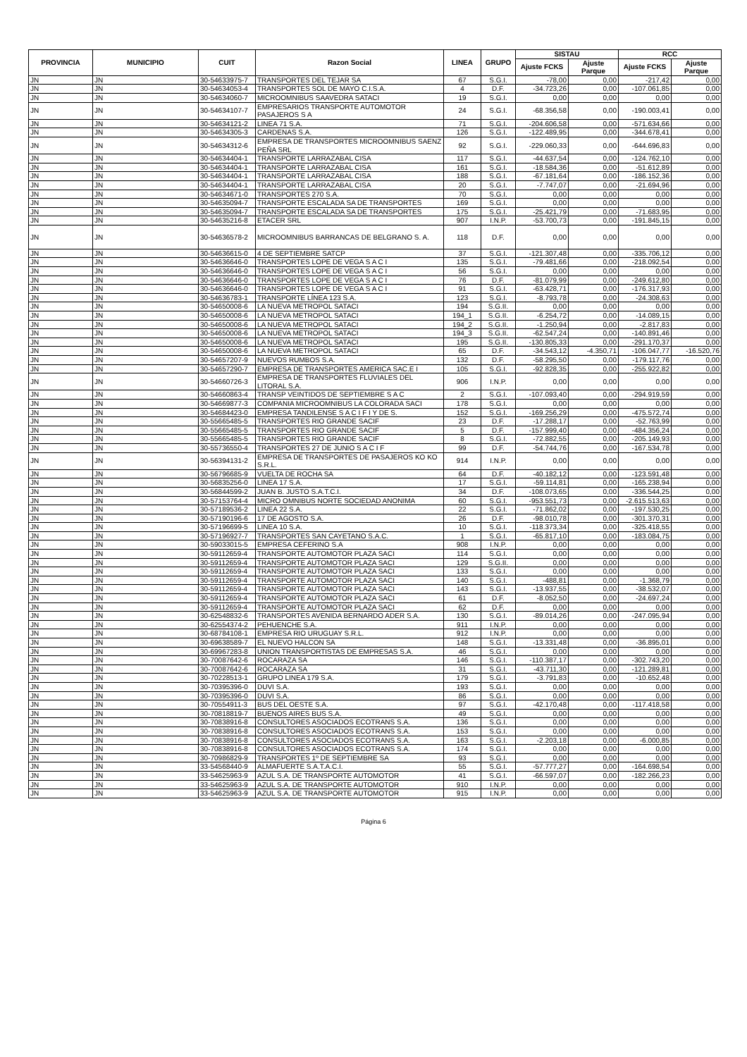| PROVINCIA | MUNICIPIO | CUIT | Razon Social | LINEA | GRUPO | SISTAU | | RCC | |
| --- | --- | --- | --- | --- | --- | --- | --- | --- | --- |
| | | | | | | Ajuste FCKS | Ajuste Parque | Ajuste FCKS | Ajuste Parque |
| JN | JN | 30-54633975-7 | TRANSPORTES DEL TEJAR SA | 67 | S.G.I. | -78,00 | 0,00 | -217,42 | 0,00 |
| JN | JN | 30-54634053-4 | TRANSPORTES SOL DE MAYO C.I.S.A. | 4 | D.F. | -34.723,26 | 0,00 | -107.061,85 | 0,00 |
| JN | JN | 30-54634060-7 | MICROOMNIBUS SAAVEDRA SATACI | 19 | S.G.I. | 0,00 | 0,00 | 0,00 | 0,00 |
| JN | JN | 30-54634107-7 | EMPRESARIOS TRANSPORTE AUTOMOTOR PASAJEROS S A | 24 | S.G.I. | -68.356,58 | 0,00 | -190.003,41 | 0,00 |
| JN | JN | 30-54634121-2 | LINEA 71 S.A. | 71 | S.G.I. | -204.606,58 | 0,00 | -571.634,66 | 0,00 |
| JN | JN | 30-54634305-3 | CARDENAS S.A. | 126 | S.G.I. | -122.489,95 | 0,00 | -344.678,41 | 0,00 |
| JN | JN | 30-54634312-6 | EMPRESA DE TRANSPORTES MICROOMNIBUS SAENZ PEÑA SRL | 92 | S.G.I. | -229.060,33 | 0,00 | -644.696,83 | 0,00 |
| JN | JN | 30-54634404-1 | TRANSPORTE LARRAZABAL CISA | 117 | S.G.I. | -44.637,54 | 0,00 | -124.762,10 | 0,00 |
| JN | JN | 30-54634404-1 | TRANSPORTE LARRAZABAL CISA | 161 | S.G.I. | -18.584,36 | 0,00 | -51.612,89 | 0,00 |
| JN | JN | 30-54634404-1 | TRANSPORTE LARRAZABAL CISA | 188 | S.G.I. | -67.181,64 | 0,00 | -186.152,36 | 0,00 |
| JN | JN | 30-54634404-1 | TRANSPORTE LARRAZABAL CISA | 20 | S.G.I. | -7.747,07 | 0,00 | -21.694,96 | 0,00 |
| JN | JN | 30-54634671-0 | TRANSPORTES 270 S.A. | 70 | S.G.I. | 0,00 | 0,00 | 0,00 | 0,00 |
| JN | JN | 30-54635094-7 | TRANSPORTE ESCALADA SA DE TRANSPORTES | 169 | S.G.I. | 0,00 | 0,00 | 0,00 | 0,00 |
| JN | JN | 30-54635094-7 | TRANSPORTE ESCALADA SA DE TRANSPORTES | 175 | S.G.I. | -25.421,79 | 0,00 | -71.683,95 | 0,00 |
| JN | JN | 30-54635216-8 | ETACER SRL | 907 | I.N.P. | -53.700,73 | 0,00 | -191.845,15 | 0,00 |
| JN | JN | 30-54636578-2 | MICROOMNIBUS BARRANCAS DE BELGRANO S. A. | 118 | D.F. | 0,00 | 0,00 | 0,00 | 0,00 |
| JN | JN | 30-54636615-0 | 4 DE SEPTIEMBRE SATCP | 37 | S.G.I. | -121.307,48 | 0,00 | -335.706,12 | 0,00 |
| JN | JN | 30-54636646-0 | TRANSPORTES LOPE DE VEGA S A C I | 135 | S.G.I. | -79.481,66 | 0,00 | -218.092,54 | 0,00 |
| JN | JN | 30-54636646-0 | TRANSPORTES LOPE DE VEGA S A C I | 56 | S.G.I. | 0,00 | 0,00 | 0,00 | 0,00 |
| JN | JN | 30-54636646-0 | TRANSPORTES LOPE DE VEGA S A C I | 76 | D.F. | -81.079,99 | 0,00 | -249.612,80 | 0,00 |
| JN | JN | 30-54636646-0 | TRANSPORTES LOPE DE VEGA S A C I | 91 | S.G.I. | -63.428,71 | 0,00 | -176.317,93 | 0,00 |
| JN | JN | 30-54636783-1 | TRANSPORTE LÍNEA 123 S.A. | 123 | S.G.I. | -8.793,78 | 0,00 | -24.308,63 | 0,00 |
| JN | JN | 30-54650008-6 | LA NUEVA METROPOL SATACI | 194 | S.G.II. | 0,00 | 0,00 | 0,00 | 0,00 |
| JN | JN | 30-54650008-6 | LA NUEVA METROPOL SATACI | 194_1 | S.G.II. | -6.254,72 | 0,00 | -14.089,15 | 0,00 |
| JN | JN | 30-54650008-6 | LA NUEVA METROPOL SATACI | 194_2 | S.G.II. | -1.250,94 | 0,00 | -2.817,83 | 0,00 |
| JN | JN | 30-54650008-6 | LA NUEVA METROPOL SATACI | 194_3 | S.G.II. | -62.547,24 | 0,00 | -140.891,46 | 0,00 |
| JN | JN | 30-54650008-6 | LA NUEVA METROPOL SATACI | 195 | S.G.II. | -130.805,33 | 0,00 | -291.170,37 | 0,00 |
| JN | JN | 30-54650008-6 | LA NUEVA METROPOL SATACI | 65 | D.F. | -34.543,12 | -4.350,71 | -106.047,77 | -16.520,76 |
| JN | JN | 30-54657207-9 | NUEVOS RUMBOS S.A. | 132 | D.F. | -58.295,50 | 0,00 | -179.117,76 | 0,00 |
| JN | JN | 30-54657290-7 | EMPRESA DE TRANSPORTES AMERICA SAC.E I | 105 | S.G.I. | -92.828,35 | 0,00 | -255.922,82 | 0,00 |
| JN | JN | 30-54660726-3 | EMPRESA DE TRANSPORTES FLUVIALES DEL LITORAL S.A. | 906 | I.N.P. | 0,00 | 0,00 | 0,00 | 0,00 |
| JN | JN | 30-54660863-4 | TRANSP VEINTIDOS DE SEPTIEMBRE S A C | 2 | S.G.I. | -107.093,40 | 0,00 | -294.919,59 | 0,00 |
| JN | JN | 30-54669877-3 | COMPANIA MICROOMNIBUS LA COLORADA SACI | 178 | S.G.I. | 0,00 | 0,00 | 0,00 | 0,00 |
| JN | JN | 30-54684423-0 | EMPRESA TANDILENSE S A C I F I Y DE S. | 152 | S.G.I. | -169.256,29 | 0,00 | -475.572,74 | 0,00 |
| JN | JN | 30-55665485-5 | TRANSPORTES RIO GRANDE SACIF | 23 | D.F. | -17.288,17 | 0,00 | -52.763,99 | 0,00 |
| JN | JN | 30-55665485-5 | TRANSPORTES RIO GRANDE SACIF | 5 | D.F. | -157.999,40 | 0,00 | -484.356,24 | 0,00 |
| JN | JN | 30-55665485-5 | TRANSPORTES RIO GRANDE SACIF | 8 | S.G.I. | -72.882,55 | 0,00 | -205.149,93 | 0,00 |
| JN | JN | 30-55736550-4 | TRANSPORTES 27 DE JUNIO S A C I F | 99 | D.F. | -54.744,76 | 0,00 | -167.534,78 | 0,00 |
| JN | JN | 30-56394131-2 | EMPRESA DE TRANSPORTES DE PASAJEROS KO KO S.R.L. | 914 | I.N.P. | 0,00 | 0,00 | 0,00 | 0,00 |
| JN | JN | 30-56796685-9 | VUELTA DE ROCHA SA | 64 | D.F. | -40.182,12 | 0,00 | -123.591,48 | 0,00 |
| JN | JN | 30-56835256-0 | LINEA 17 S.A. | 17 | S.G.I. | -59.114,81 | 0,00 | -165.238,94 | 0,00 |
| JN | JN | 30-56844599-2 | JUAN B. JUSTO S.A.T.C.I. | 34 | D.F. | -108.073,65 | 0,00 | -336.544,25 | 0,00 |
| JN | JN | 30-57153764-4 | MICRO OMNIBUS NORTE SOCIEDAD ANONIMA | 60 | S.G.I. | -953.551,73 | 0,00 | -2.615.513,63 | 0,00 |
| JN | JN | 30-57189536-2 | LINEA 22 S.A. | 22 | S.G.I. | -71.862,02 | 0,00 | -197.530,25 | 0,00 |
| JN | JN | 30-57190196-6 | 17 DE AGOSTO S.A. | 26 | D.F. | -98.010,78 | 0,00 | -301.370,31 | 0,00 |
| JN | JN | 30-57196699-5 | LINEA 10 S.A. | 10 | S.G.I. | -118.373,34 | 0,00 | -325.418,55 | 0,00 |
| JN | JN | 30-57196927-7 | TRANSPORTES SAN CAYETANO S.A.C. | 1 | S.G.I. | -65.817,10 | 0,00 | -183.084,75 | 0,00 |
| JN | JN | 30-59033015-5 | EMPRESA CEFERINO S.A | 908 | I.N.P. | 0,00 | 0,00 | 0,00 | 0,00 |
| JN | JN | 30-59112659-4 | TRANSPORTE AUTOMOTOR PLAZA SACI | 114 | S.G.I. | 0,00 | 0,00 | 0,00 | 0,00 |
| JN | JN | 30-59112659-4 | TRANSPORTE AUTOMOTOR PLAZA SACI | 129 | S.G.II. | 0,00 | 0,00 | 0,00 | 0,00 |
| JN | JN | 30-59112659-4 | TRANSPORTE AUTOMOTOR PLAZA SACI | 133 | S.G.I. | 0,00 | 0,00 | 0,00 | 0,00 |
| JN | JN | 30-59112659-4 | TRANSPORTE AUTOMOTOR PLAZA SACI | 140 | S.G.I. | -488,81 | 0,00 | -1.368,79 | 0,00 |
| JN | JN | 30-59112659-4 | TRANSPORTE AUTOMOTOR PLAZA SACI | 143 | S.G.I. | -13.937,55 | 0,00 | -38.532,07 | 0,00 |
| JN | JN | 30-59112659-4 | TRANSPORTE AUTOMOTOR PLAZA SACI | 61 | D.F. | -8.052,50 | 0,00 | -24.697,24 | 0,00 |
| JN | JN | 30-59112659-4 | TRANSPORTE AUTOMOTOR PLAZA SACI | 62 | D.F. | 0,00 | 0,00 | 0,00 | 0,00 |
| JN | JN | 30-62548832-6 | TRANSPORTES AVENIDA BERNARDO ADER S.A. | 130 | S.G.I. | -89.014,26 | 0,00 | -247.095,94 | 0,00 |
| JN | JN | 30-62554374-2 | PEHUENCHE S.A. | 911 | I.N.P. | 0,00 | 0,00 | 0,00 | 0,00 |
| JN | JN | 30-68784108-1 | EMPRESA RIO URUGUAY S.R.L. | 912 | I.N.P. | 0,00 | 0,00 | 0,00 | 0,00 |
| JN | JN | 30-69638589-7 | EL NUEVO HALCON SA | 148 | S.G.I. | -13.331,48 | 0,00 | -36.895,01 | 0,00 |
| JN | JN | 30-69967283-8 | UNION TRANSPORTISTAS DE EMPRESAS S.A. | 46 | S.G.I. | 0,00 | 0,00 | 0,00 | 0,00 |
| JN | JN | 30-70087642-6 | ROCARAZA SA | 146 | S.G.I. | -110.387,17 | 0,00 | -302.743,20 | 0,00 |
| JN | JN | 30-70087642-6 | ROCARAZA SA | 31 | S.G.I. | -43.711,30 | 0,00 | -121.289,81 | 0,00 |
| JN | JN | 30-70228513-1 | GRUPO LINEA 179 S.A. | 179 | S.G.I. | -3.791,83 | 0,00 | -10.652,48 | 0,00 |
| JN | JN | 30-70395396-0 | DUVI S.A. | 193 | S.G.I. | 0,00 | 0,00 | 0,00 | 0,00 |
| JN | JN | 30-70395396-0 | DUVI S.A. | 86 | S.G.I. | 0,00 | 0,00 | 0,00 | 0,00 |
| JN | JN | 30-70554911-3 | BUS DEL OESTE S.A. | 97 | S.G.I. | -42.170,48 | 0,00 | -117.418,58 | 0,00 |
| JN | JN | 30-70818819-7 | BUENOS AIRES BUS S.A. | 49 | S.G.I. | 0,00 | 0,00 | 0,00 | 0,00 |
| JN | JN | 30-70838916-8 | CONSULTORES ASOCIADOS ECOTRANS S.A. | 136 | S.G.I. | 0,00 | 0,00 | 0,00 | 0,00 |
| JN | JN | 30-70838916-8 | CONSULTORES ASOCIADOS ECOTRANS S.A. | 153 | S.G.I. | 0,00 | 0,00 | 0,00 | 0,00 |
| JN | JN | 30-70838916-8 | CONSULTORES ASOCIADOS ECOTRANS S.A. | 163 | S.G.I. | -2.203,18 | 0,00 | -6.000,85 | 0,00 |
| JN | JN | 30-70838916-8 | CONSULTORES ASOCIADOS ECOTRANS S.A. | 174 | S.G.I. | 0,00 | 0,00 | 0,00 | 0,00 |
| JN | JN | 30-70986829-9 | TRANSPORTES 1º DE SEPTIEMBRE SA | 93 | S.G.I. | 0,00 | 0,00 | 0,00 | 0,00 |
| JN | JN | 33-54568440-9 | ALMAFUERTE S.A.T.A.C.I. | 55 | S.G.I. | -57.777,27 | 0,00 | -164.698,54 | 0,00 |
| JN | JN | 33-54625963-9 | AZUL S.A. DE TRANSPORTE AUTOMOTOR | 41 | S.G.I. | -66.597,07 | 0,00 | -182.266,23 | 0,00 |
| JN | JN | 33-54625963-9 | AZUL S.A. DE TRANSPORTE AUTOMOTOR | 910 | I.N.P. | 0,00 | 0,00 | 0,00 | 0,00 |
| JN | JN | 33-54625963-9 | AZUL S.A. DE TRANSPORTE AUTOMOTOR | 915 | I.N.P. | 0,00 | 0,00 | 0,00 | 0,00 |
Página 6